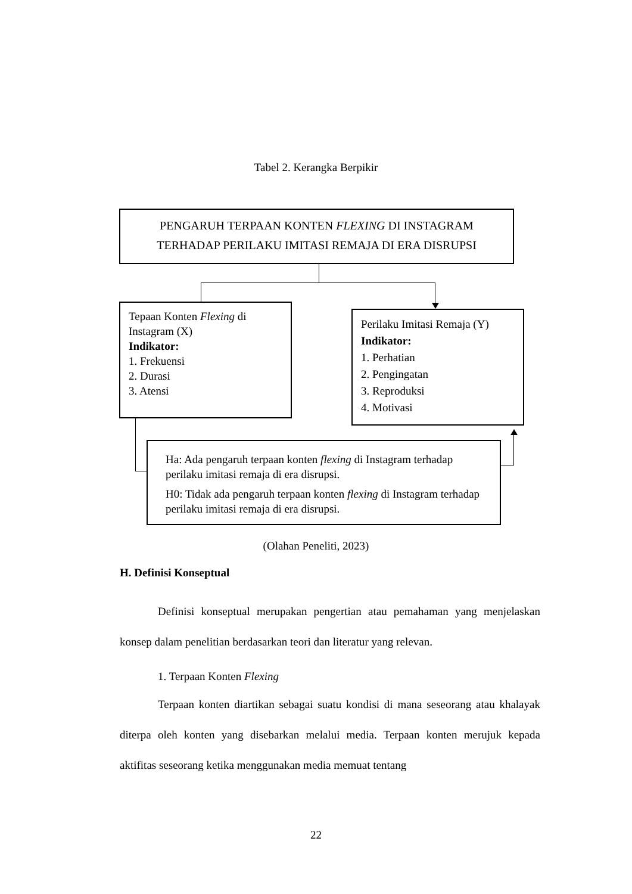Tabel 2. Kerangka Berpikir
PENGARUH TERPAAN KONTEN FLEXING DI INSTAGRAM
TERHADAP PERILAKU IMITASI REMAJA DI ERA DISRUPSI
Tepaan Konten Flexing di Instagram (X)
Indikator:
1. Frekuensi
2. Durasi
3. Atensi
Perilaku Imitasi Remaja (Y)
Indikator:
1. Perhatian
2. Pengingatan
3. Reproduksi
4. Motivasi
Ha: Ada pengaruh terpaan konten flexing di Instagram terhadap perilaku imitasi remaja di era disrupsi.
H0: Tidak ada pengaruh terpaan konten flexing di Instagram terhadap perilaku imitasi remaja di era disrupsi.
(Olahan Peneliti, 2023)
H. Definisi Konseptual
Definisi konseptual merupakan pengertian atau pemahaman yang menjelaskan konsep dalam penelitian berdasarkan teori dan literatur yang relevan.
1. Terpaan Konten Flexing
Terpaan konten diartikan sebagai suatu kondisi di mana seseorang atau khalayak diterpa oleh konten yang disebarkan melalui media. Terpaan konten merujuk kepada aktifitas seseorang ketika menggunakan media memuat tentang
22